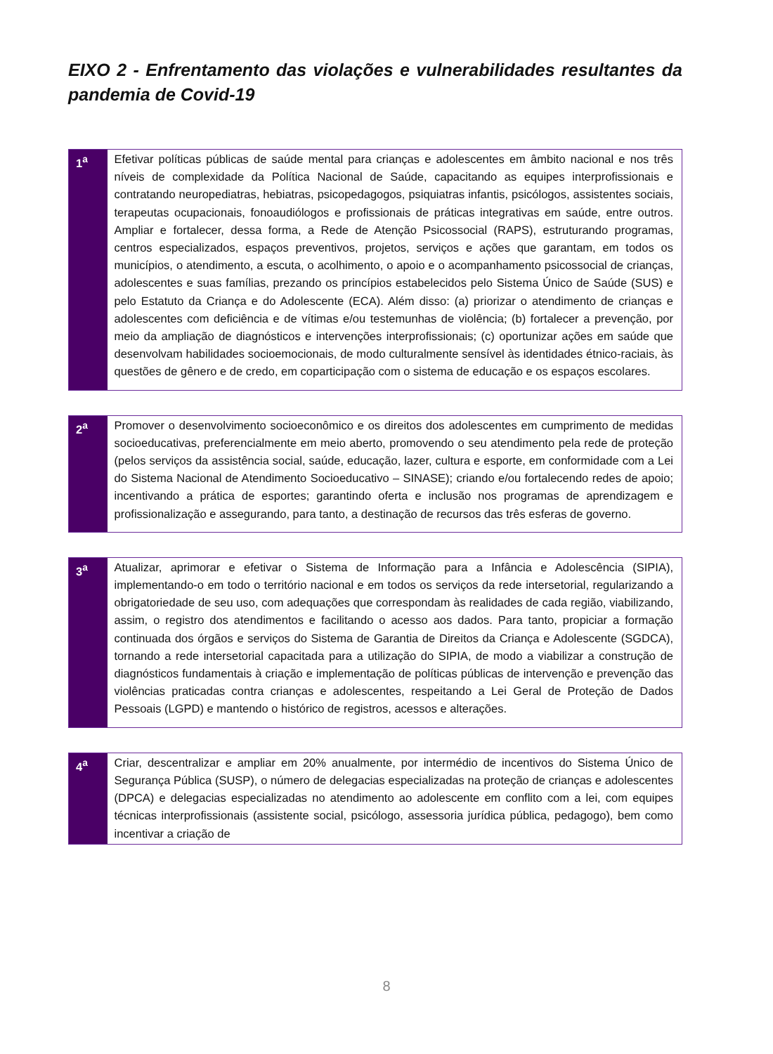EIXO 2 - Enfrentamento das violações e vulnerabilidades resultantes da pandemia de Covid-19
| 1<sup>a</sup> | Efetivar políticas públicas de saúde mental para crianças e adolescentes em âmbito nacional e nos três níveis de complexidade da Política Nacional de Saúde, capacitando as equipes interprofissionais e contratando neuropediatras, hebiatras, psicopedagogos, psiquiatras infantis, psicólogos, assistentes sociais, terapeutas ocupacionais, fonoaudiólogos e profissionais de práticas integrativas em saúde, entre outros. Ampliar e fortalecer, dessa forma, a Rede de Atenção Psicossocial (RAPS), estruturando programas, centros especializados, espaços preventivos, projetos, serviços e ações que garantam, em todos os municípios, o atendimento, a escuta, o acolhimento, o apoio e o acompanhamento psicossocial de crianças, adolescentes e suas famílias, prezando os princípios estabelecidos pelo Sistema Único de Saúde (SUS) e pelo Estatuto da Criança e do Adolescente (ECA). Além disso: (a) priorizar o atendimento de crianças e adolescentes com deficiência e de vítimas e/ou testemunhas de violência; (b) fortalecer a prevenção, por meio da ampliação de diagnósticos e intervenções interprofissionais; (c) oportunizar ações em saúde que desenvolvam habilidades socioemocionais, de modo culturalmente sensível às identidades étnico-raciais, às questões de gênero e de credo, em coparticipação com o sistema de educação e os espaços escolares. |
| 2<sup>a</sup> | Promover o desenvolvimento socioeconômico e os direitos dos adolescentes em cumprimento de medidas socioeducativas, preferencialmente em meio aberto, promovendo o seu atendimento pela rede de proteção (pelos serviços da assistência social, saúde, educação, lazer, cultura e esporte, em conformidade com a Lei do Sistema Nacional de Atendimento Socioeducativo – SINASE); criando e/ou fortalecendo redes de apoio; incentivando a prática de esportes; garantindo oferta e inclusão nos programas de aprendizagem e profissionalização e assegurando, para tanto, a destinação de recursos das três esferas de governo. |
| 3<sup>a</sup> | Atualizar, aprimorar e efetivar o Sistema de Informação para a Infância e Adolescência (SIPIA), implementando-o em todo o território nacional e em todos os serviços da rede intersetorial, regularizando a obrigatoriedade de seu uso, com adequações que correspondam às realidades de cada região, viabilizando, assim, o registro dos atendimentos e facilitando o acesso aos dados. Para tanto, propiciar a formação continuada dos órgãos e serviços do Sistema de Garantia de Direitos da Criança e Adolescente (SGDCA), tornando a rede intersetorial capacitada para a utilização do SIPIA, de modo a viabilizar a construção de diagnósticos fundamentais à criação e implementação de políticas públicas de intervenção e prevenção das violências praticadas contra crianças e adolescentes, respeitando a Lei Geral de Proteção de Dados Pessoais (LGPD) e mantendo o histórico de registros, acessos e alterações. |
| 4<sup>a</sup> | Criar, descentralizar e ampliar em 20% anualmente, por intermédio de incentivos do Sistema Único de Segurança Pública (SUSP), o número de delegacias especializadas na proteção de crianças e adolescentes (DPCA) e delegacias especializadas no atendimento ao adolescente em conflito com a lei, com equipes técnicas interprofissionais (assistente social, psicólogo, assessoria jurídica pública, pedagogo), bem como incentivar a criação de |
8